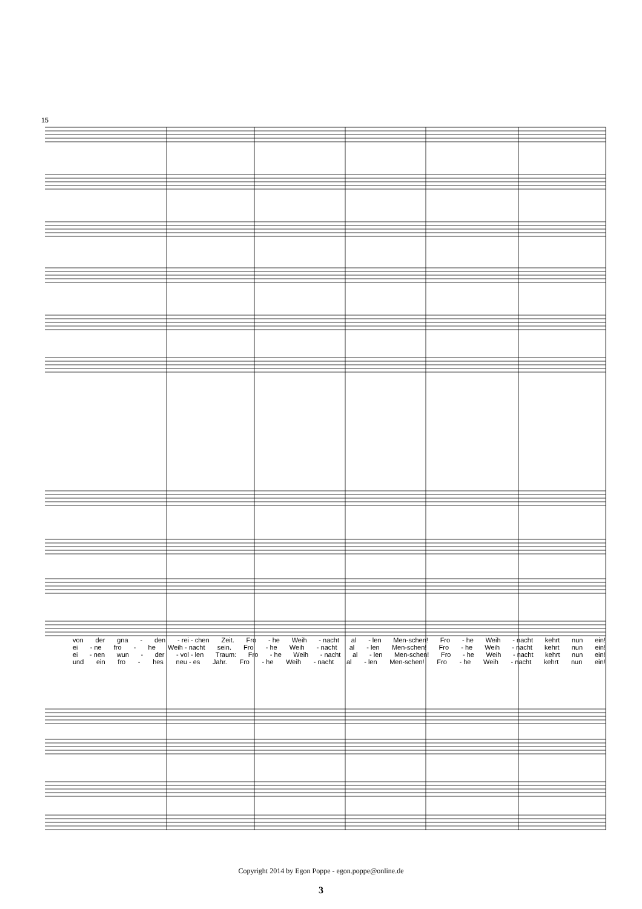15
von der gna - den - rei - chen Zeit. Fro - he Weih - nacht al - len Men-schen! Fro - he Weih - nacht kehrt nun ein!
ei - ne fro - he Weih - nacht sein. Fro - he Weih - nacht al - len Men-schen! Fro - he Weih - nacht kehrt nun ein!
ei - nen wun - der - vol - len Traum: Fro - he Weih - nacht al - len Men-schen! Fro - he Weih - nacht kehrt nun ein!
und ein fro - hes neu - es Jahr. Fro - he Weih - nacht al - len Men-schen! Fro - he Weih - nacht kehrt nun ein!
Copyright 2014 by Egon Poppe - egon.poppe@online.de
3